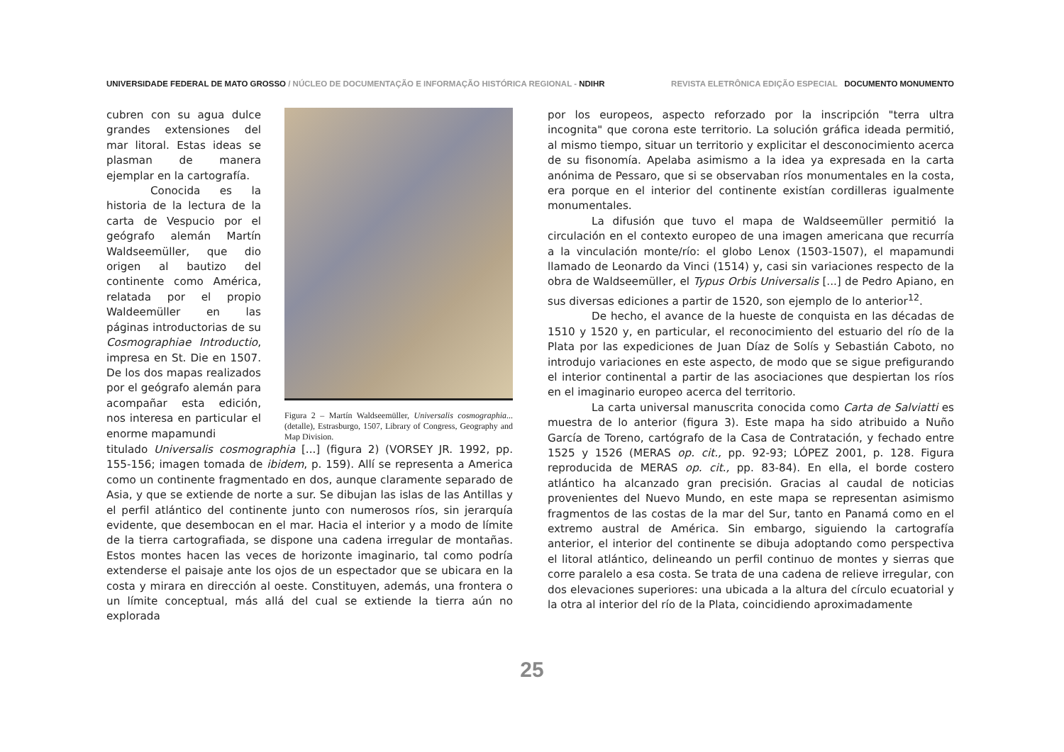UNIVERSIDADE FEDERAL DE MATO GROSSO / NÚCLEO DE DOCUMENTAÇÃO E INFORMAÇÃO HISTÓRICA REGIONAL - NDIHR REVISTA ELETRÔNICA EDIÇÃO ESPECIAL DOCUMENTO MONUMENTO
cubren con su agua dulce grandes extensiones del mar litoral. Estas ideas se plasman de manera ejemplar en la cartografía.
Conocida es la historia de la lectura de la carta de Vespucio por el geógrafo alemán Martín Waldseemüller, que dio origen al bautizo del continente como América, relatada por el propio Waldeemüller en las páginas introductorias de su Cosmographiae Introductio, impresa en St. Die en 1507. De los dos mapas realizados por el geógrafo alemán para acompañar esta edición, nos interesa en particular el enorme mapamundi
Figura 2 – Martín Waldseemüller, Universalis cosmographia... (detalle), Estrasburgo, 1507, Library of Congress, Geography and Map Division.
titulado Universalis cosmographia [...] (figura 2) (VORSEY JR. 1992, pp. 155-156; imagen tomada de ibidem, p. 159). Allí se representa a America como un continente fragmentado en dos, aunque claramente separado de Asia, y que se extiende de norte a sur. Se dibujan las islas de las Antillas y el perfil atlántico del continente junto con numerosos ríos, sin jerarquía evidente, que desembocan en el mar. Hacia el interior y a modo de límite de la tierra cartografiada, se dispone una cadena irregular de montañas. Estos montes hacen las veces de horizonte imaginario, tal como podría extenderse el paisaje ante los ojos de un espectador que se ubicara en la costa y mirara en dirección al oeste. Constituyen, además, una frontera o un límite conceptual, más allá del cual se extiende la tierra aún no explorada
por los europeos, aspecto reforzado por la inscripción "terra ultra incognita" que corona este territorio. La solución gráfica ideada permitió, al mismo tiempo, situar un territorio y explicitar el desconocimiento acerca de su fisonomía. Apelaba asimismo a la idea ya expresada en la carta anónima de Pessaro, que si se observaban ríos monumentales en la costa, era porque en el interior del continente existían cordilleras igualmente monumentales.
La difusión que tuvo el mapa de Waldseemüller permitió la circulación en el contexto europeo de una imagen americana que recurría a la vinculación monte/río: el globo Lenox (1503-1507), el mapamundi llamado de Leonardo da Vinci (1514) y, casi sin variaciones respecto de la obra de Waldseemüller, el Typus Orbis Universalis [...] de Pedro Apiano, en sus diversas ediciones a partir de 1520, son ejemplo de lo anterior<sup>12</sup>.
De hecho, el avance de la hueste de conquista en las décadas de 1510 y 1520 y, en particular, el reconocimiento del estuario del río de la Plata por las expediciones de Juan Díaz de Solís y Sebastián Caboto, no introdujo variaciones en este aspecto, de modo que se sigue prefigurando el interior continental a partir de las asociaciones que despiertan los ríos en el imaginario europeo acerca del territorio.
La carta universal manuscrita conocida como Carta de Salviatti es muestra de lo anterior (figura 3). Este mapa ha sido atribuido a Nuño García de Toreno, cartógrafo de la Casa de Contratación, y fechado entre 1525 y 1526 (MERAS op. cit., pp. 92-93; LÓPEZ 2001, p. 128. Figura reproducida de MERAS op. cit., pp. 83-84). En ella, el borde costero atlántico ha alcanzado gran precisión. Gracias al caudal de noticias provenientes del Nuevo Mundo, en este mapa se representan asimismo fragmentos de las costas de la mar del Sur, tanto en Panamá como en el extremo austral de América. Sin embargo, siguiendo la cartografía anterior, el interior del continente se dibuja adoptando como perspectiva el litoral atlántico, delineando un perfil continuo de montes y sierras que corre paralelo a esa costa. Se trata de una cadena de relieve irregular, con dos elevaciones superiores: una ubicada a la altura del círculo ecuatorial y la otra al interior del río de la Plata, coincidiendo aproximadamente
25